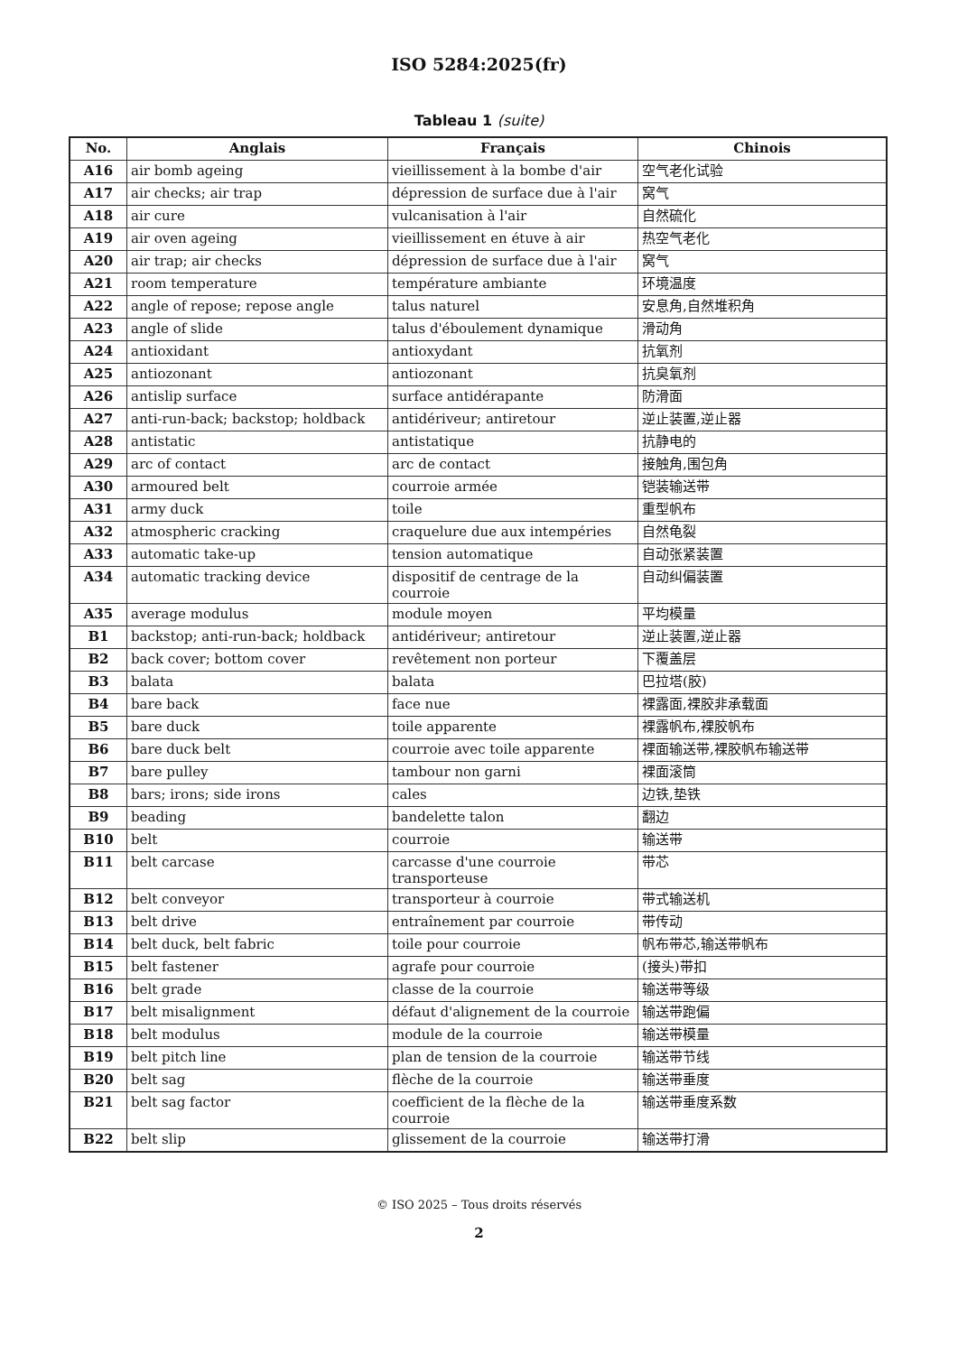ISO 5284:2025(fr)
Tableau 1 (suite)
| No. | Anglais | Français | Chinois |
| --- | --- | --- | --- |
| A16 | air bomb ageing | vieillissement à la bombe d'air | 空气老化试验 |
| A17 | air checks; air trap | dépression de surface due à l'air | 窝气 |
| A18 | air cure | vulcanisation à l'air | 自然硫化 |
| A19 | air oven ageing | vieillissement en étuve à air | 热空气老化 |
| A20 | air trap; air checks | dépression de surface due à l'air | 窝气 |
| A21 | room temperature | température ambiante | 环境温度 |
| A22 | angle of repose; repose angle | talus naturel | 安息角,自然堆积角 |
| A23 | angle of slide | talus d'éboulement dynamique | 滑动角 |
| A24 | antioxidant | antioxydant | 抗氧剂 |
| A25 | antiozonant | antiozonant | 抗臭氧剂 |
| A26 | antislip surface | surface antidérapante | 防滑面 |
| A27 | anti-run-back; backstop; holdback | antidériveur; antiretour | 逆止装置,逆止器 |
| A28 | antistatic | antistatique | 抗静电的 |
| A29 | arc of contact | arc de contact | 接触角,围包角 |
| A30 | armoured belt | courroie armée | 铠装输送带 |
| A31 | army duck | toile | 重型帆布 |
| A32 | atmospheric cracking | craquelure due aux intempéries | 自然龟裂 |
| A33 | automatic take-up | tension automatique | 自动张紧装置 |
| A34 | automatic tracking device | dispositif de centrage de la courroie | 自动纠偏装置 |
| A35 | average modulus | module moyen | 平均模量 |
| B1 | backstop; anti-run-back; holdback | antidériveur; antiretour | 逆止装置,逆止器 |
| B2 | back cover; bottom cover | revêtement non porteur | 下覆盖层 |
| B3 | balata | balata | 巴拉塔(胶) |
| B4 | bare back | face nue | 裸露面,裸胶非承载面 |
| B5 | bare duck | toile apparente | 裸露帆布,裸胶帆布 |
| B6 | bare duck belt | courroie avec toile apparente | 裸面输送带,裸胶帆布输送带 |
| B7 | bare pulley | tambour non garni | 裸面滚筒 |
| B8 | bars; irons; side irons | cales | 边铁,垫铁 |
| B9 | beading | bandelette talon | 翻边 |
| B10 | belt | courroie | 输送带 |
| B11 | belt carcase | carcasse d'une courroie transporteuse | 带芯 |
| B12 | belt conveyor | transporteur à courroie | 带式输送机 |
| B13 | belt drive | entraînement par courroie | 带传动 |
| B14 | belt duck, belt fabric | toile pour courroie | 帆布带芯,输送带帆布 |
| B15 | belt fastener | agrafe pour courroie | (接头)带扣 |
| B16 | belt grade | classe de la courroie | 输送带等级 |
| B17 | belt misalignment | défaut d'alignement de la courroie | 输送带跑偏 |
| B18 | belt modulus | module de la courroie | 输送带模量 |
| B19 | belt pitch line | plan de tension de la courroie | 输送带节线 |
| B20 | belt sag | flèche de la courroie | 输送带垂度 |
| B21 | belt sag factor | coefficient de la flèche de la courroie | 输送带垂度系数 |
| B22 | belt slip | glissement de la courroie | 输送带打滑 |
© ISO 2025 – Tous droits réservés
2